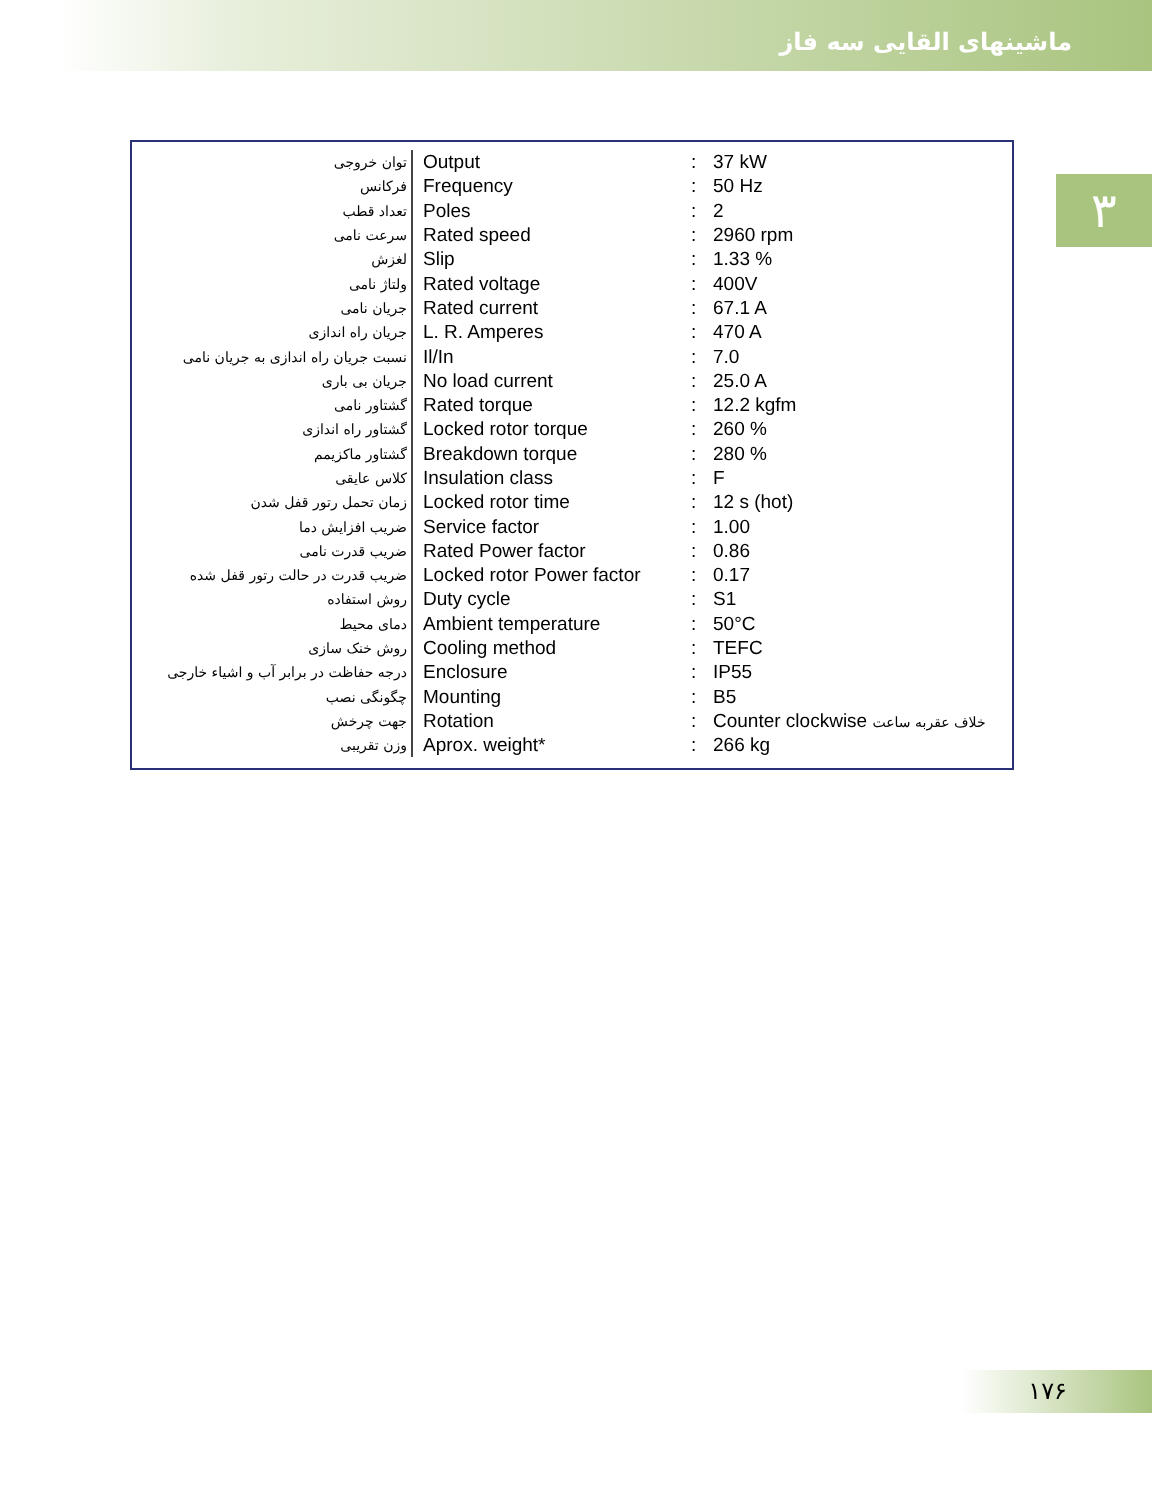ماشینهای القایی سه فاز
۳
| توان خروجی | Output | : | 37 kW |
| فرکانس | Frequency | : | 50 Hz |
| تعداد قطب | Poles | : | 2 |
| سرعت نامی | Rated speed | : | 2960 rpm |
| لغزش | Slip | : | 1.33 % |
| ولتاژ نامی | Rated voltage | : | 400V |
| جریان نامی | Rated current | : | 67.1 A |
| جریان راه اندازی | L. R. Amperes | : | 470 A |
| نسبت جریان راه اندازی به جریان نامی | Il/In | : | 7.0 |
| جریان بی باری | No load current | : | 25.0 A |
| گشتاور نامی | Rated torque | : | 12.2 kgfm |
| گشتاور راه اندازی | Locked rotor torque | : | 260 % |
| گشتاور ماکزیمم | Breakdown torque | : | 280 % |
| کلاس عایقی | Insulation class | : | F |
| زمان تحمل رتور قفل شدن | Locked rotor time | : | 12 s (hot) |
| ضریب افزایش دما | Service factor | : | 1.00 |
| ضریب قدرت نامی | Rated Power factor | : | 0.86 |
| ضریب قدرت در حالت رتور قفل شده | Locked rotor Power factor | : | 0.17 |
| روش استفاده | Duty cycle | : | S1 |
| دمای محیط | Ambient temperature | : | 50°C |
| روش خنک سازی | Cooling method | : | TEFC |
| درجه حفاظت در برابر آب و اشیاء خارجی | Enclosure | : | IP55 |
| چگونگی نصب | Mounting | : | B5 |
| جهت چرخش | Rotation | : | Counter clockwise خلاف عقربه ساعت |
| وزن تقریبی | Aprox. weight* | : | 266 kg |
۱۷۶